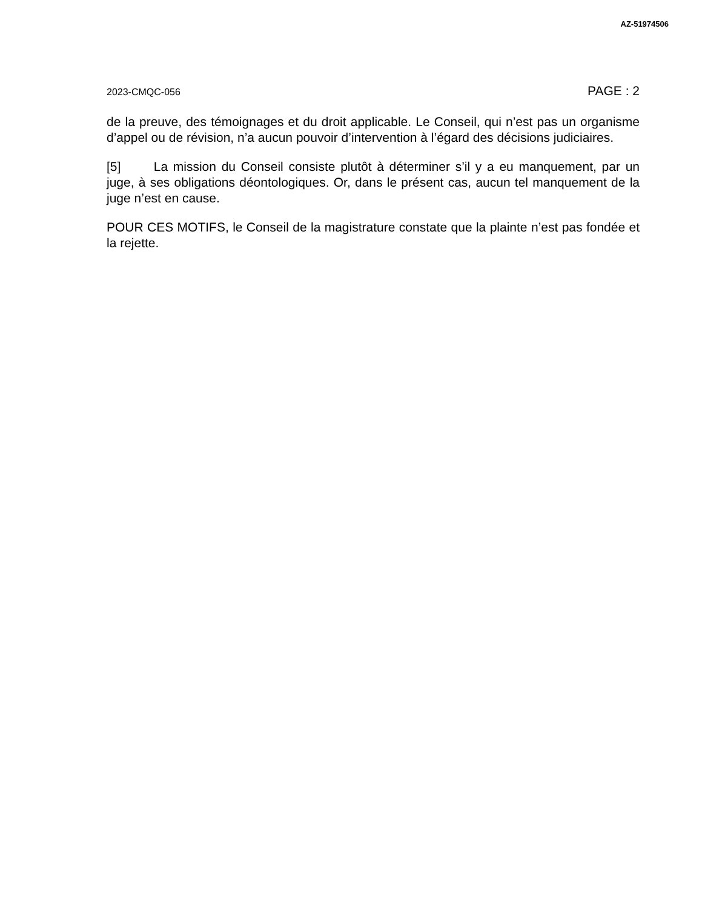AZ-51974506
2023-CMQC-056 PAGE : 2
de la preuve, des témoignages et du droit applicable. Le Conseil, qui n’est pas un organisme d’appel ou de révision, n’a aucun pouvoir d’intervention à l’égard des décisions judiciaires.
[5] La mission du Conseil consiste plutôt à déterminer s’il y a eu manquement, par un juge, à ses obligations déontologiques. Or, dans le présent cas, aucun tel manquement de la juge n’est en cause.
POUR CES MOTIFS, le Conseil de la magistrature constate que la plainte n’est pas fondée et la rejette.